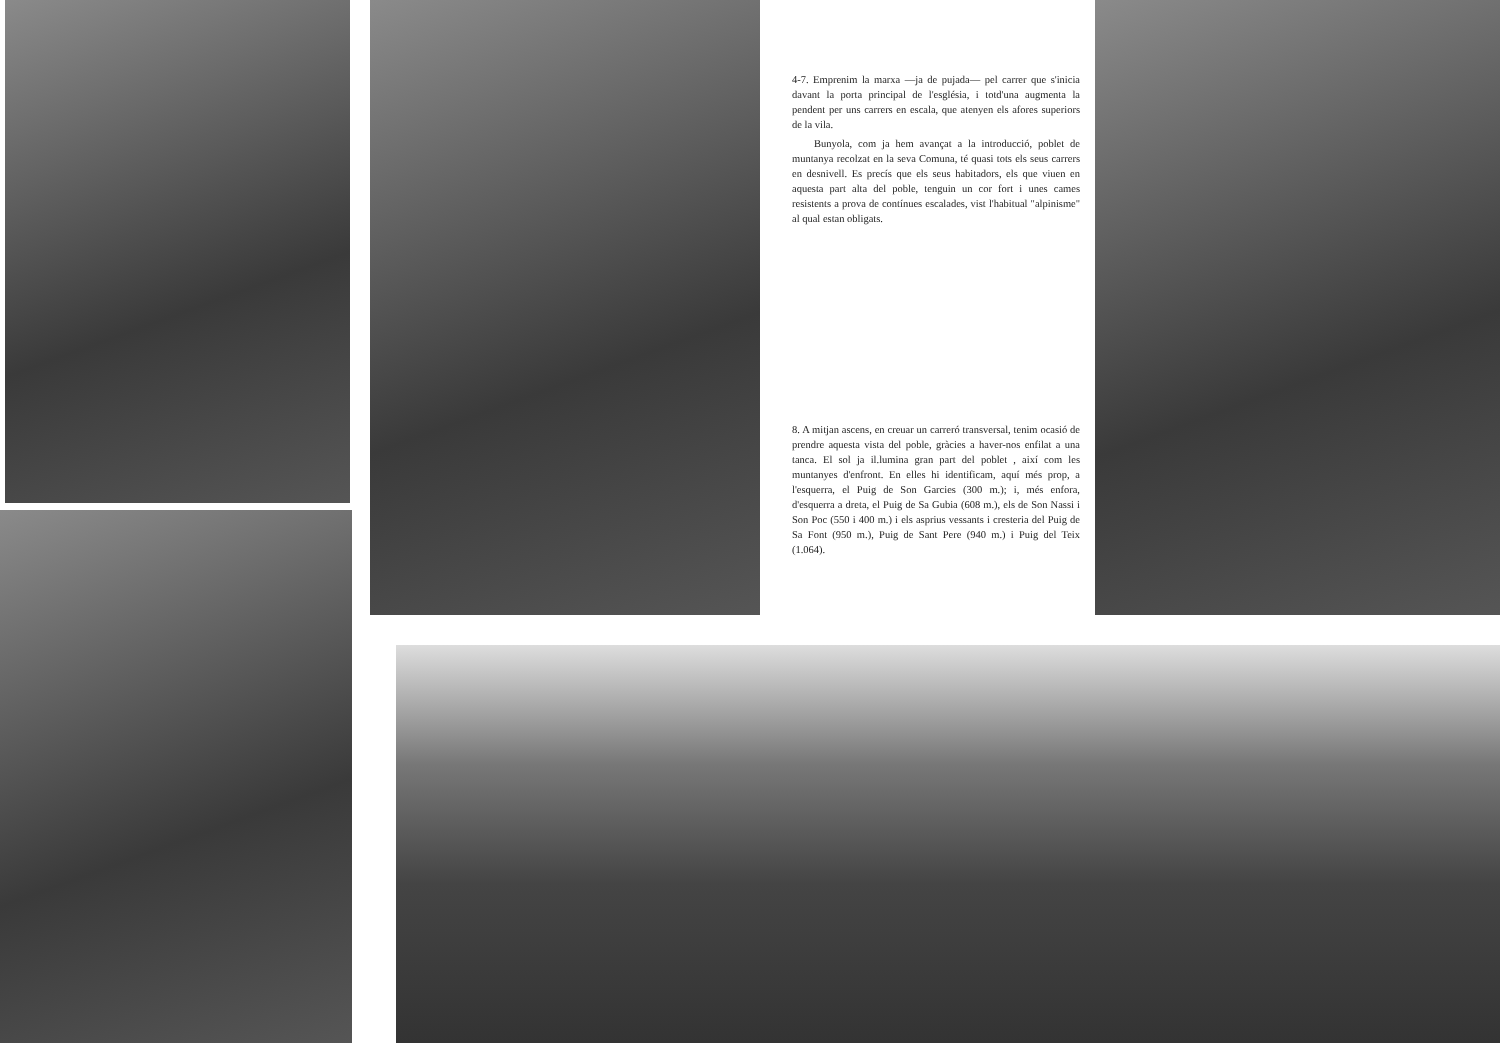4-7. Emprenim la marxa —ja de pujada— pel carrer que s'inicia davant la porta principal de l'església, i totd'una augmenta la pendent per uns carrers en escala, que atenyen els afores superiors de la vila.
Bunyola, com ja hem avançat a la introducció, poblet de muntanya recolzat en la seva Comuna, té quasi tots els seus carrers en desnivell. Es precís que els seus habitadors, els que viuen en aquesta part alta del poble, tenguin un cor fort i unes cames resistents a prova de contínues escalades, vist l'habitual "alpinisme" al qual estan obligats.
8. A mitjan ascens, en creuar un carreró transversal, tenim ocasió de prendre aquesta vista del poble, gràcies a haver-nos enfilat a una tanca. El sol ja il.lumina gran part del poblet , així com les muntanyes d'enfront. En elles hi identificam, aquí més prop, a l'esquerra, el Puig de Son Garcies (300 m.); i, més enfora, d'esquerra a dreta, el Puig de Sa Gubia (608 m.), els de Son Nassi i Son Poc (550 i 400 m.) i els asprius vessants i cresteria del Puig de Sa Font (950 m.), Puig de Sant Pere (940 m.) i Puig del Teix (1.064).